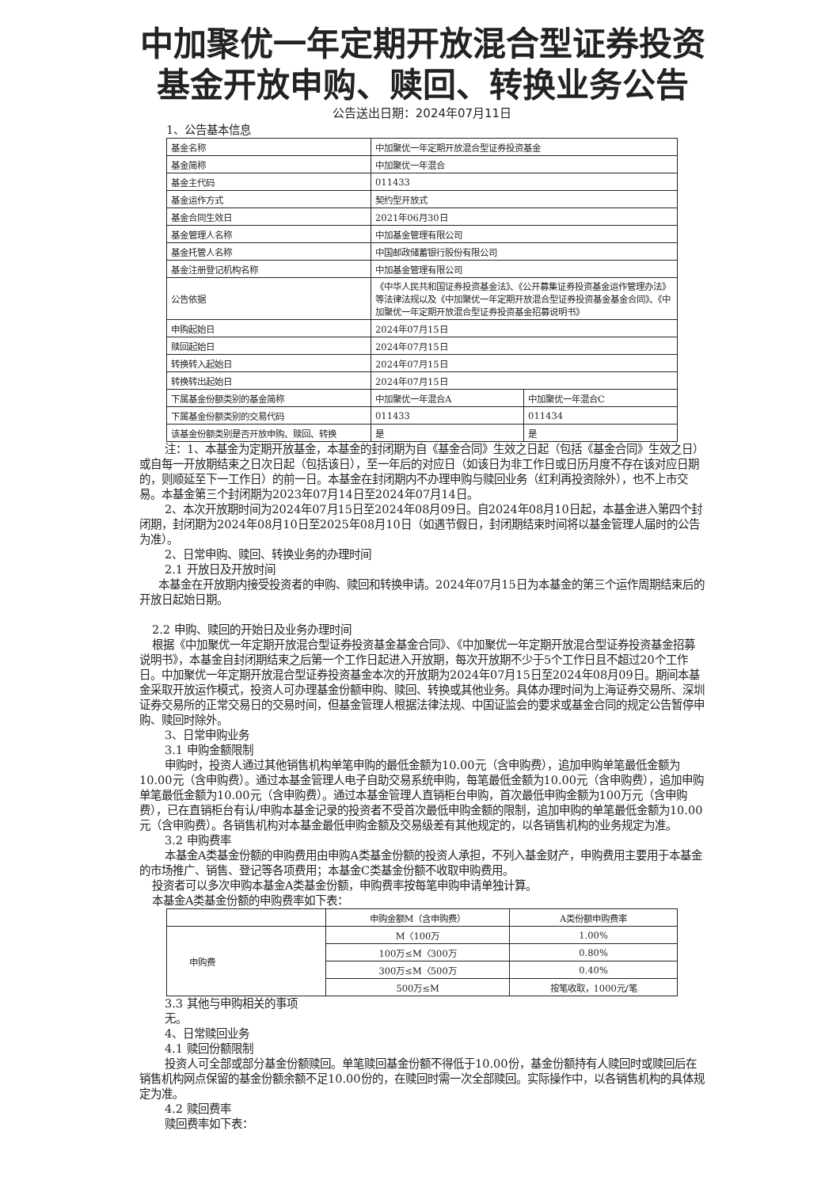中加聚优一年定期开放混合型证券投资基金开放申购、赎回、转换业务公告
公告送出日期：2024年07月11日
1、公告基本信息
| 基金名称 | 中加聚优一年定期开放混合型证券投资基金 | |
| 基金简称 | 中加聚优一年混合 | |
| 基金主代码 | 011433 | |
| 基金运作方式 | 契约型开放式 | |
| 基金合同生效日 | 2021年06月30日 | |
| 基金管理人名称 | 中加基金管理有限公司 | |
| 基金托管人名称 | 中国邮政储蓄银行股份有限公司 | |
| 基金注册登记机构名称 | 中加基金管理有限公司 | |
| 公告依据 | 《中华人民共和国证券投资基金法》、《公开募集证券投资基金运作管理办法》等法律法规以及《中加聚优一年定期开放混合型证券投资基金基金合同》、《中加聚优一年定期开放混合型证券投资基金招募说明书》 | |
| 申购起始日 | 2024年07月15日 | |
| 赎回起始日 | 2024年07月15日 | |
| 转换转入起始日 | 2024年07月15日 | |
| 转换转出起始日 | 2024年07月15日 | |
| 下属基金份额类别的基金简称 | 中加聚优一年混合A | 中加聚优一年混合C |
| 下属基金份额类别的交易代码 | 011433 | 011434 |
| 该基金份额类别是否开放申购、赎回、转换 | 是 | 是 |
注：1、本基金为定期开放基金，本基金的封闭期为自《基金合同》生效之日起（包括《基金合同》生效之日）或自每一开放期结束之日次日起（包括该日），至一年后的对应日（如该日为非工作日或日历月度不存在该对应日期的，则顺延至下一工作日）的前一日。本基金在封闭期内不办理申购与赎回业务（红利再投资除外），也不上市交易。本基金第三个封闭期为2023年07月14日至2024年07月14日。
2、本次开放期时间为2024年07月15日至2024年08月09日。自2024年08月10日起，本基金进入第四个封闭期，封闭期为2024年08月10日至2025年08月10日（如遇节假日，封闭期结束时间将以基金管理人届时的公告为准）。
2、日常申购、赎回、转换业务的办理时间
2.1 开放日及开放时间
本基金在开放期内接受投资者的申购、赎回和转换申请。2024年07月15日为本基金的第三个运作周期结束后的开放日起始日期。
2.2 申购、赎回的开始日及业务办理时间
根据《中加聚优一年定期开放混合型证券投资基金基金合同》、《中加聚优一年定期开放混合型证券投资基金招募说明书》，本基金自封闭期结束之后第一个工作日起进入开放期，每次开放期不少于5个工作日且不超过20个工作日。中加聚优一年定期开放混合型证券投资基金本次的开放期为2024年07月15日至2024年08月09日。期间本基金采取开放运作模式，投资人可办理基金份额申购、赎回、转换或其他业务。具体办理时间为上海证券交易所、深圳证券交易所的正常交易日的交易时间，但基金管理人根据法律法规、中国证监会的要求或基金合同的规定公告暂停申购、赎回时除外。
3、日常申购业务
3.1 申购金额限制
申购时，投资人通过其他销售机构单笔申购的最低金额为10.00元（含申购费），追加申购单笔最低金额为10.00元（含申购费）。通过本基金管理人电子自助交易系统申购，每笔最低金额为10.00元（含申购费），追加申购单笔最低金额为10.00元（含申购费）。通过本基金管理人直销柜台申购，首次最低申购金额为100万元（含申购费），已在直销柜台有认/申购本基金记录的投资者不受首次最低申购金额的限制，追加申购的单笔最低金额为10.00元（含申购费）。各销售机构对本基金最低申购金额及交易级差有其他规定的，以各销售机构的业务规定为准。
3.2 申购费率
本基金A类基金份额的申购费用由申购A类基金份额的投资人承担，不列入基金财产，申购费用主要用于本基金的市场推广、销售、登记等各项费用；本基金C类基金份额不收取申购费用。
投资者可以多次申购本基金A类基金份额，申购费率按每笔申购申请单独计算。
本基金A类基金份额的申购费率如下表：
| | 申购金额M（含申购费） | A类份额申购费率 |
| 申购费 | M〈100万 | 1.00% |
| | 100万≤M〈300万 | 0.80% |
| | 300万≤M〈500万 | 0.40% |
| | 500万≤M | 按笔收取，1000元/笔 |
3.3 其他与申购相关的事项
无。
4、日常赎回业务
4.1 赎回份额限制
投资人可全部或部分基金份额赎回。单笔赎回基金份额不得低于10.00份，基金份额持有人赎回时或赎回后在销售机构网点保留的基金份额余额不足10.00份的，在赎回时需一次全部赎回。实际操作中，以各销售机构的具体规定为准。
4.2 赎回费率
赎回费率如下表：